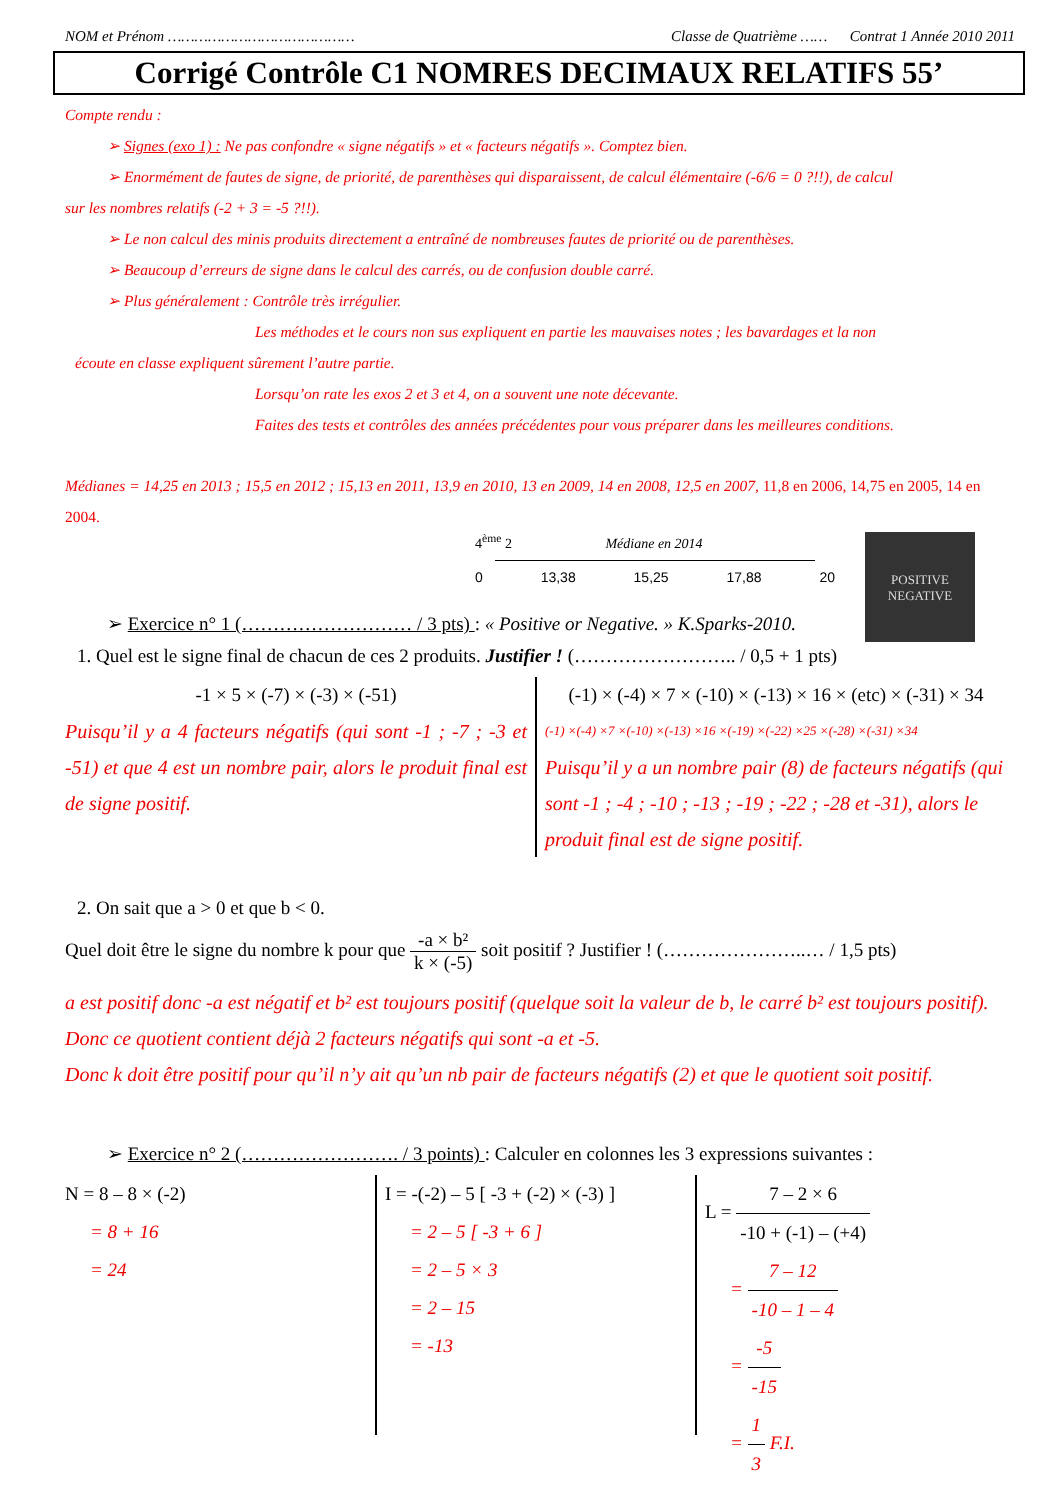NOM et Prénom …………………………………… Classe de Quatrième …… Contrat 1 Année 2010 2011
Corrigé Contrôle C1 NOMRES DECIMAUX RELATIFS 55’
Compte rendu :
➢ Signes (exo 1) : Ne pas confondre « signe négatifs » et « facteurs négatifs ». Comptez bien.
➢ Enormément de fautes de signe, de priorité, de parenthèses qui disparaissent, de calcul élémentaire (-6/6 = 0 ?!!), de calcul
sur les nombres relatifs (-2 + 3 = -5 ?!!).
➢ Le non calcul des minis produits directement a entraîné de nombreuses fautes de priorité ou de parenthèses.
➢ Beaucoup d’erreurs de signe dans le calcul des carrés, ou de confusion double carré.
➢ Plus généralement : Contrôle très irrégulier.
Les méthodes et le cours non sus expliquent en partie les mauvaises notes ; les bavardages et la non
écoute en classe expliquent sûrement l’autre partie.
Lorsqu’on rate les exos 2 et 3 et 4, on a souvent une note décevante.
Faites des tests et contrôles des années précédentes pour vous préparer dans les meilleures conditions.
Médianes = 14,25 en 2013 ; 15,5 en 2012 ; 15,13 en 2011, 13,9 en 2010, 13 en 2009, 14 en 2008, 12,5 en 2007, 11,8 en 2006, 14,75 en 2005, 14 en 2004.
4<sup>ème</sup> 2 Médiane en 2014
0 13,38 15,25 17,88 20
POSITIVE
NEGATIVE
➢ Exercice n° 1 (……………………… / 3 pts) : « Positive or Negative. » K.Sparks-2010.
1. Quel est le signe final de chacun de ces 2 produits. Justifier ! (…………………….. / 0,5 + 1 pts)
-1 × 5 × (-7) × (-3) × (-51)
Puisqu’il y a 4 facteurs négatifs (qui sont -1 ; -7 ; -3 et -51) et que 4 est un nombre pair, alors le produit final est de signe positif.
(-1) × (-4) × 7 × (-10) × (-13) × 16 × (etc) × (-31) × 34
(-1) ×(-4) ×7 ×(-10) ×(-13) ×16 ×(-19) ×(-22) ×25 ×(-28) ×(-31) ×34
Puisqu’il y a un nombre pair (8) de facteurs négatifs (qui sont -1 ; -4 ; -10 ; -13 ; -19 ; -22 ; -28 et -31), alors le produit final est de signe positif.
2. On sait que a > 0 et que b < 0.
Quel doit être le signe du nombre k pour que -a × b² k × (-5) soit positif ? Justifier ! (…………………..… / 1,5 pts)
a est positif donc -a est négatif et b² est toujours positif (quelque soit la valeur de b, le carré b² est toujours positif). Donc ce quotient contient déjà 2 facteurs négatifs qui sont -a et -5.
Donc k doit être positif pour qu’il n’y ait qu’un nb pair de facteurs négatifs (2) et que le quotient soit positif.
➢ Exercice n° 2 (……………………. / 3 points) : Calculer en colonnes les 3 expressions suivantes :
N = 8 – 8 × (-2)
= 8 + 16
= 24
I = -(-2) – 5 [ -3 + (-2) × (-3) ]
= 2 – 5 [ -3 + 6 ]
= 2 – 5 × 3
= 2 – 15
= -13
L = 7 – 2 × 6 -10 + (-1) – (+4)
= 7 – 12 -10 – 1 – 4
= -5 -15
= 1 3 F.I.